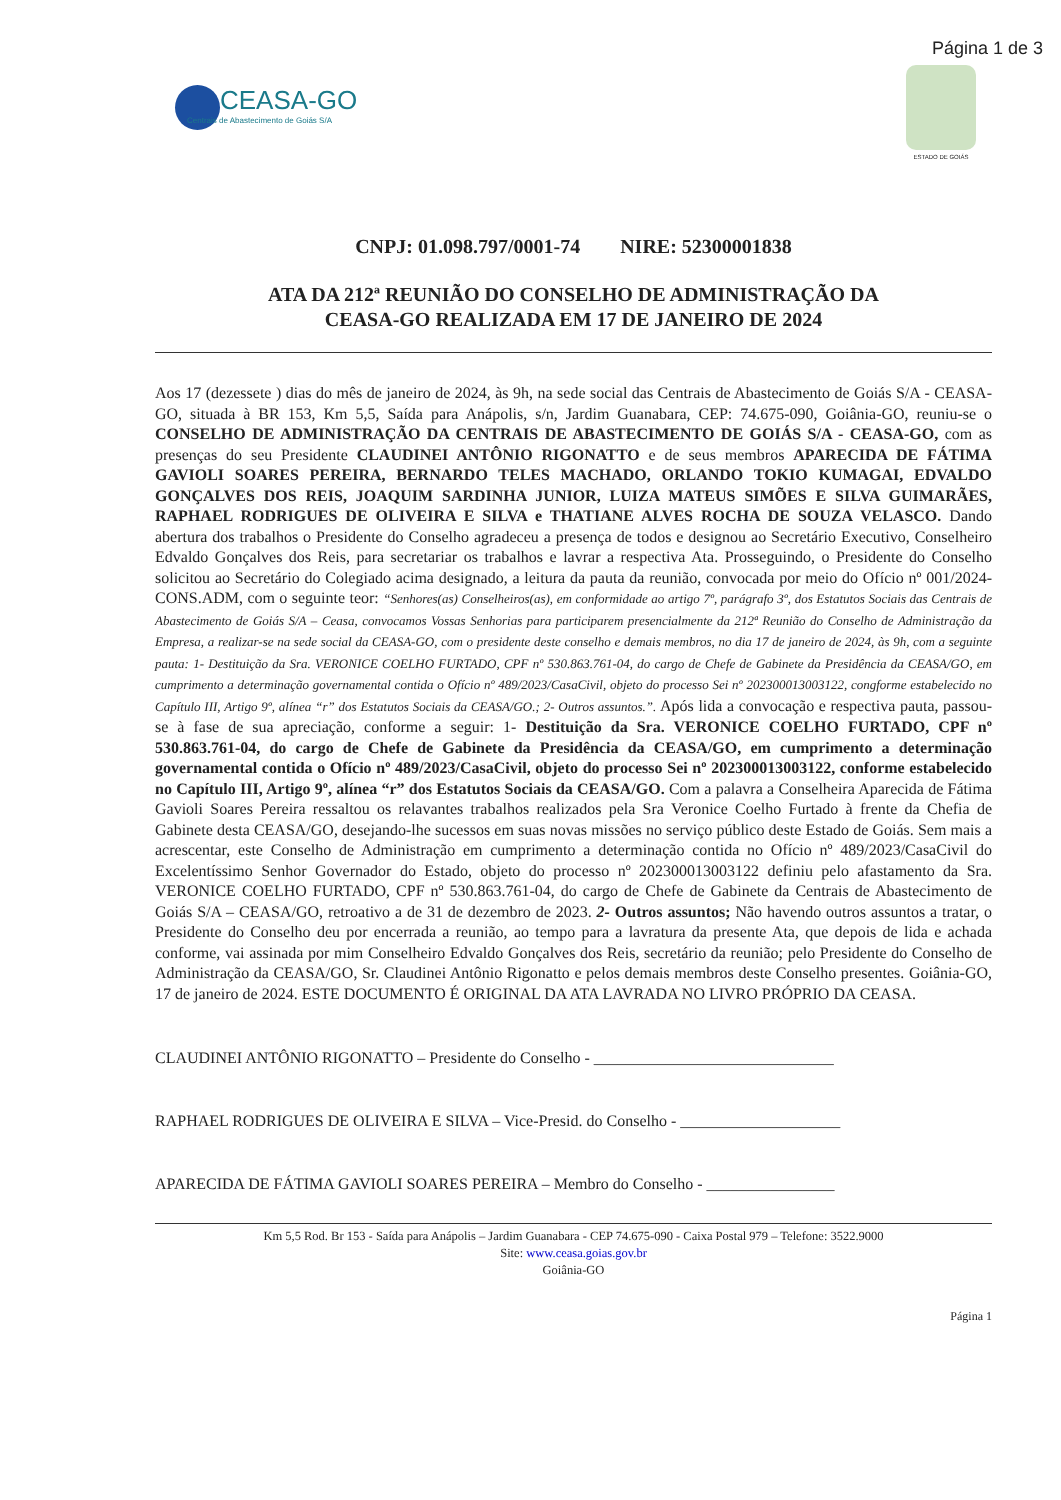Página 1 de 3
CEASA-GO
Centrais de Abastecimento de Goiás S/A
ESTADO DE GOIÁS
CNPJ: 01.098.797/0001-74 NIRE: 52300001838
ATA DA 212ª REUNIÃO DO CONSELHO DE ADMINISTRAÇÃO DA
CEASA-GO REALIZADA EM 17 DE JANEIRO DE 2024
Aos 17 (dezessete ) dias do mês de janeiro de 2024, às 9h, na sede social das Centrais de Abastecimento de Goiás S/A - CEASA-GO, situada à BR 153, Km 5,5, Saída para Anápolis, s/n, Jardim Guanabara, CEP: 74.675-090, Goiânia-GO, reuniu-se o CONSELHO DE ADMINISTRAÇÃO DA CENTRAIS DE ABASTECIMENTO DE GOIÁS S/A - CEASA-GO, com as presenças do seu Presidente CLAUDINEI ANTÔNIO RIGONATTO e de seus membros APARECIDA DE FÁTIMA GAVIOLI SOARES PEREIRA, BERNARDO TELES MACHADO, ORLANDO TOKIO KUMAGAI, EDVALDO GONÇALVES DOS REIS, JOAQUIM SARDINHA JUNIOR, LUIZA MATEUS SIMÕES E SILVA GUIMARÃES, RAPHAEL RODRIGUES DE OLIVEIRA E SILVA e THATIANE ALVES ROCHA DE SOUZA VELASCO. Dando abertura dos trabalhos o Presidente do Conselho agradeceu a presença de todos e designou ao Secretário Executivo, Conselheiro Edvaldo Gonçalves dos Reis, para secretariar os trabalhos e lavrar a respectiva Ata. Prosseguindo, o Presidente do Conselho solicitou ao Secretário do Colegiado acima designado, a leitura da pauta da reunião, convocada por meio do Ofício nº 001/2024-CONS.ADM, com o seguinte teor: “Senhores(as) Conselheiros(as), em conformidade ao artigo 7º, parágrafo 3º, dos Estatutos Sociais das Centrais de Abastecimento de Goiás S/A – Ceasa, convocamos Vossas Senhorias para participarem presencialmente da 212ª Reunião do Conselho de Administração da Empresa, a realizar-se na sede social da CEASA-GO, com o presidente deste conselho e demais membros, no dia 17 de janeiro de 2024, às 9h, com a seguinte pauta: 1- Destituição da Sra. VERONICE COELHO FURTADO, CPF nº 530.863.761-04, do cargo de Chefe de Gabinete da Presidência da CEASA/GO, em cumprimento a determinação governamental contida o Ofício nº 489/2023/CasaCivil, objeto do processo Sei nº 202300013003122, congforme estabelecido no Capítulo III, Artigo 9º, alínea “r” dos Estatutos Sociais da CEASA/GO.; 2- Outros assuntos.”. Após lida a convocação e respectiva pauta, passou-se à fase de sua apreciação, conforme a seguir: 1- Destituição da Sra. VERONICE COELHO FURTADO, CPF nº 530.863.761-04, do cargo de Chefe de Gabinete da Presidência da CEASA/GO, em cumprimento a determinação governamental contida o Ofício nº 489/2023/CasaCivil, objeto do processo Sei nº 202300013003122, conforme estabelecido no Capítulo III, Artigo 9º, alínea “r” dos Estatutos Sociais da CEASA/GO. Com a palavra a Conselheira Aparecida de Fátima Gavioli Soares Pereira ressaltou os relavantes trabalhos realizados pela Sra Veronice Coelho Furtado à frente da Chefia de Gabinete desta CEASA/GO, desejando-lhe sucessos em suas novas missões no serviço público deste Estado de Goiás. Sem mais a acrescentar, este Conselho de Administração em cumprimento a determinação contida no Ofício nº 489/2023/CasaCivil do Excelentíssimo Senhor Governador do Estado, objeto do processo nº 202300013003122 definiu pelo afastamento da Sra. VERONICE COELHO FURTADO, CPF nº 530.863.761-04, do cargo de Chefe de Gabinete da Centrais de Abastecimento de Goiás S/A – CEASA/GO, retroativo a de 31 de dezembro de 2023. 2- Outros assuntos; Não havendo outros assuntos a tratar, o Presidente do Conselho deu por encerrada a reunião, ao tempo para a lavratura da presente Ata, que depois de lida e achada conforme, vai assinada por mim Conselheiro Edvaldo Gonçalves dos Reis, secretário da reunião; pelo Presidente do Conselho de Administração da CEASA/GO, Sr. Claudinei Antônio Rigonatto e pelos demais membros deste Conselho presentes. Goiânia-GO, 17 de janeiro de 2024. ESTE DOCUMENTO É ORIGINAL DA ATA LAVRADA NO LIVRO PRÓPRIO DA CEASA.
CLAUDINEI ANTÔNIO RIGONATTO – Presidente do Conselho - ______________________________
RAPHAEL RODRIGUES DE OLIVEIRA E SILVA – Vice-Presid. do Conselho - ____________________
APARECIDA DE FÁTIMA GAVIOLI SOARES PEREIRA – Membro do Conselho - ________________
Km 5,5 Rod. Br 153 - Saída para Anápolis – Jardim Guanabara - CEP 74.675-090 - Caixa Postal 979 – Telefone: 3522.9000
Site: www.ceasa.goias.gov.br
Goiânia-GO
Página 1